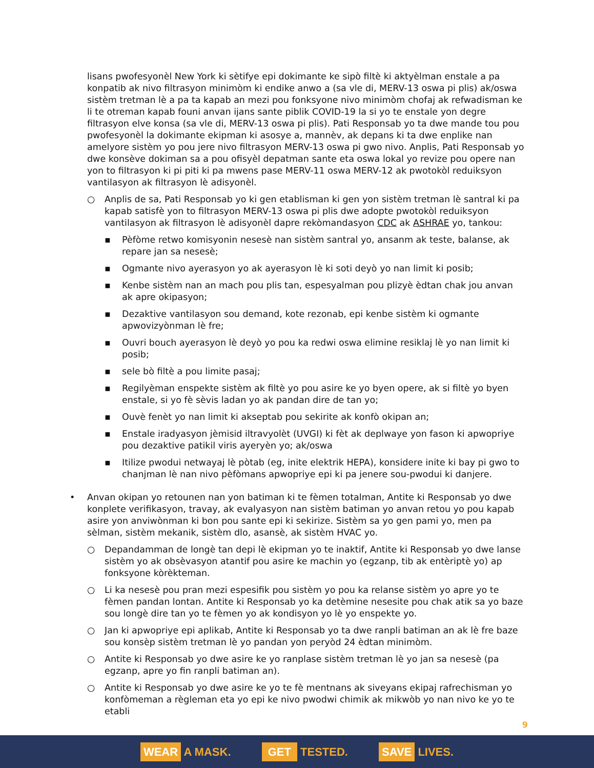lisans pwofesyonèl New York ki sètifye epi dokimante ke sipò filtè ki aktyèlman enstale a pa konpatib ak nivo filtrasyon minimòm ki endike anwo a (sa vle di, MERV-13 oswa pi plis) ak/oswa sistèm tretman lè a pa ta kapab an mezi pou fonksyone nivo minimòm chofaj ak refwadisman ke li te otreman kapab founi anvan ijans sante piblik COVID-19 la si yo te enstale yon degre filtrasyon elve konsa (sa vle di, MERV-13 oswa pi plis). Pati Responsab yo ta dwe mande tou pou pwofesyonèl la dokimante ekipman ki asosye a, mannèv, ak depans ki ta dwe enplike nan amelyore sistèm yo pou jere nivo filtrasyon MERV-13 oswa pi gwo nivo. Anplis, Pati Responsab yo dwe konsève dokiman sa a pou ofisyèl depatman sante eta oswa lokal yo revize pou opere nan yon to filtrasyon ki pi piti ki pa mwens pase MERV-11 oswa MERV-12 ak pwotokòl reduiksyon vantilasyon ak filtrasyon lè adisyonèl.
○ Anplis de sa, Pati Responsab yo ki gen etablisman ki gen yon sistèm tretman lè santral ki pa kapab satisfè yon to filtrasyon MERV-13 oswa pi plis dwe adopte pwotokòl reduiksyon vantilasyon ak filtrasyon lè adisyonèl dapre rekòmandasyon CDC ak ASHRAE yo, tankou:
▪ Pèfòme retwo komisyonin nesesè nan sistèm santral yo, ansanm ak teste, balanse, ak repare jan sa nesesè;
▪ Ogmante nivo ayerasyon yo ak ayerasyon lè ki soti deyò yo nan limit ki posib;
▪ Kenbe sistèm nan an mach pou plis tan, espesyalman pou plizyè èdtan chak jou anvan ak apre okipasyon;
▪ Dezaktive vantilasyon sou demand, kote rezonab, epi kenbe sistèm ki ogmante apwovizyònman lè fre;
▪ Ouvri bouch ayerasyon lè deyò yo pou ka redwi oswa elimine resiklaj lè yo nan limit ki posib;
▪ sele bò filtè a pou limite pasaj;
▪ Regilyèman enspekte sistèm ak filtè yo pou asire ke yo byen opere, ak si filtè yo byen enstale, si yo fè sèvis ladan yo ak pandan dire de tan yo;
▪ Ouvè fenèt yo nan limit ki akseptab pou sekirite ak konfò okipan an;
▪ Enstale iradyasyon jèmisid iltravyolèt (UVGI) ki fèt ak deplwaye yon fason ki apwopriye pou dezaktive patikil viris ayeryèn yo; ak/oswa
▪ Itilize pwodui netwayaj lè pòtab (eg, inite elektrik HEPA), konsidere inite ki bay pi gwo to chanjman lè nan nivo pèfòmans apwopriye epi ki pa jenere sou-pwodui ki danjere.
• Anvan okipan yo retounen nan yon batiman ki te fèmen totalman, Antite ki Responsab yo dwe konplete verifikasyon, travay, ak evalyasyon nan sistèm batiman yo anvan retou yo pou kapab asire yon anviwònman ki bon pou sante epi ki sekirize. Sistèm sa yo gen pami yo, men pa sèlman, sistèm mekanik, sistèm dlo, asansè, ak sistèm HVAC yo.
○ Depandamman de longè tan depi lè ekipman yo te inaktif, Antite ki Responsab yo dwe lanse sistèm yo ak obsèvasyon atantif pou asire ke machin yo (egzanp, tib ak entèriptè yo) ap fonksyone kòrèkteman.
○ Li ka nesesè pou pran mezi espesifik pou sistèm yo pou ka relanse sistèm yo apre yo te fèmen pandan lontan. Antite ki Responsab yo ka detèmine nesesite pou chak atik sa yo baze sou longè dire tan yo te fèmen yo ak kondisyon yo lè yo enspekte yo.
○ Jan ki apwopriye epi aplikab, Antite ki Responsab yo ta dwe ranpli batiman an ak lè fre baze sou konsèp sistèm tretman lè yo pandan yon peryòd 24 èdtan minimòm.
○ Antite ki Responsab yo dwe asire ke yo ranplase sistèm tretman lè yo jan sa nesesè (pa egzanp, apre yo fin ranpli batiman an).
○ Antite ki Responsab yo dwe asire ke yo te fè mentnans ak siveyans ekipaj rafrechisman yo konfòmeman a règleman eta yo epi ke nivo pwodwi chimik ak mikwòb yo nan nivo ke yo te etabli
9
WEAR A MASK. GET TESTED. SAVE LIVES.